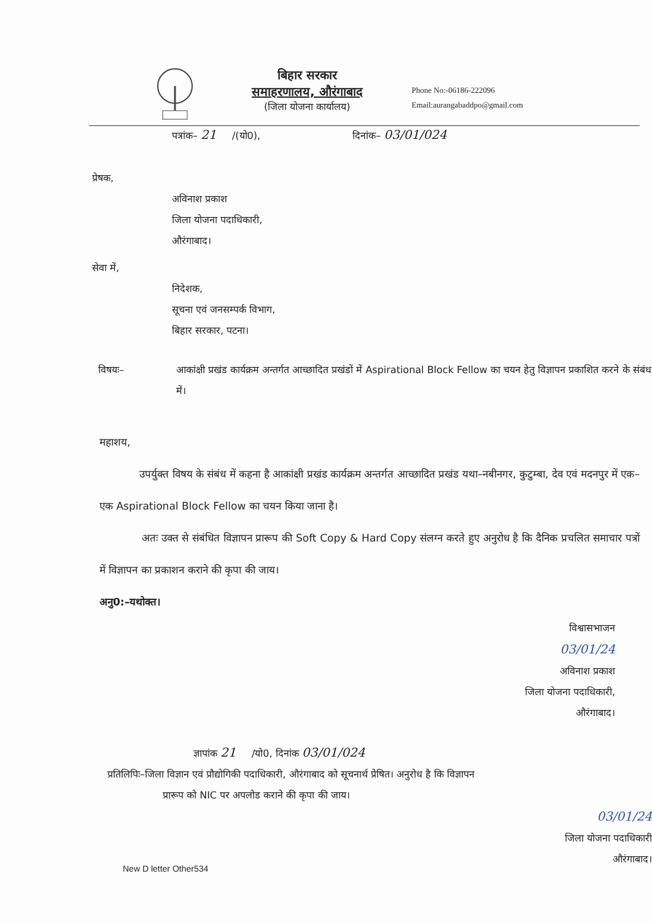बिहार सरकार
समाहरणालय, औरंगाबाद
(जिला योजना कार्यालय)
Phone No:-06186-222096
Email:aurangabaddpo@gmail.com
पत्रांक– 21 /(यो0), दिनांक– 03/01/024
प्रेषक,
अविनाश प्रकाश
जिला योजना पदाधिकारी,
औरंगाबाद।
सेवा में,
निदेशक,
सूचना एवं जनसम्पर्क विभाग,
बिहार सरकार, पटना।
विषयः– आकांक्षी प्रखंड कार्यक्रम अन्तर्गत आच्छादित प्रखंडों में Aspirational Block Fellow का चयन हेतु विज्ञापन प्रकाशित करने के संबंध में।
महाशय,
उपर्युक्त विषय के संबंध में कहना है आकांक्षी प्रखंड कार्यक्रम अन्तर्गत आच्छादित प्रखंड यथा–नबीनगर, कुटुम्बा, देव एवं मदनपुर में एक–एक Aspirational Block Fellow का चयन किया जाना है।
अतः उक्त से संबंधित विज्ञापन प्रारूप की Soft Copy & Hard Copy संलग्न करते हुए अनुरोध है कि दैनिक प्रचलित समाचार पत्रों में विज्ञापन का प्रकाशन कराने की कृपा की जाय।
अनु0:–यथोक्त।
विश्वासभाजन
03/01/24
अविनाश प्रकाश
जिला योजना पदाधिकारी,
औरंगाबाद।
ज्ञापांक 21 /यो0, दिनांक 03/01/024
प्रतिलिपिः–जिला विज्ञान एवं प्रौद्योगिकी पदाधिकारी, औरंगाबाद को सूचनार्थ प्रेषित। अनुरोध है कि विज्ञापन
प्रारूप को NIC पर अपलोड कराने की कृपा की जाय।
03/01/24
जिला योजना पदाधिकारी
औरंगाबाद।
New D letter Other534